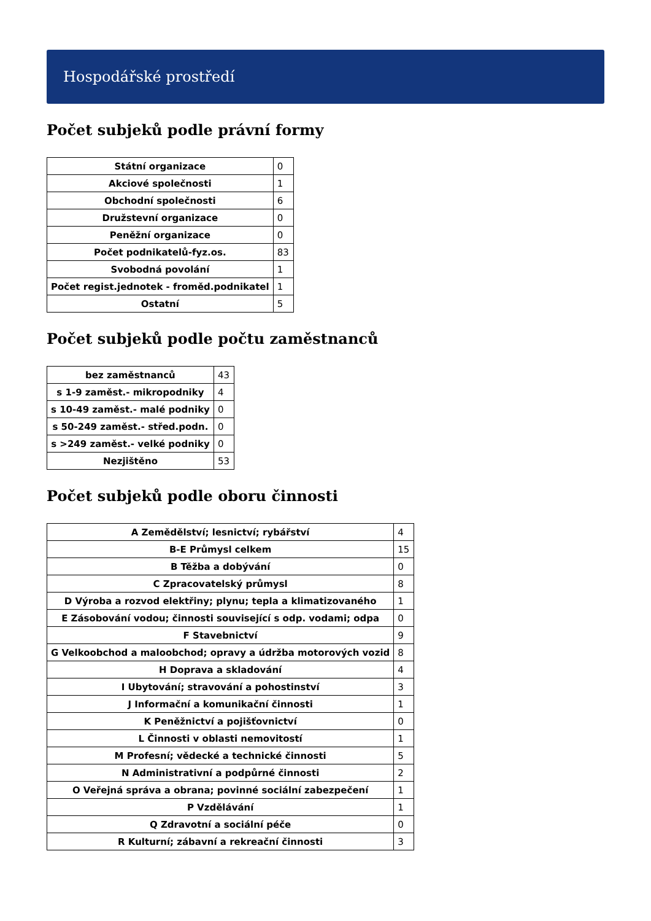Hospodářské prostředí
Počet subjeků podle právní formy
| Státní organizace | 0 |
| Akciové společnosti | 1 |
| Obchodní společnosti | 6 |
| Družstevní organizace | 0 |
| Peněžní organizace | 0 |
| Počet podnikatelů-fyz.os. | 83 |
| Svobodná povolání | 1 |
| Počet regist.jednotek - froměd.podnikatel | 1 |
| Ostatní | 5 |
Počet subjeků podle počtu zaměstnanců
| bez zaměstnanců | 43 |
| s 1-9 zaměst.- mikropodniky | 4 |
| s 10-49 zaměst.- malé podniky | 0 |
| s 50-249 zaměst.- střed.podn. | 0 |
| s >249 zaměst.- velké podniky | 0 |
| Nezjištěno | 53 |
Počet subjeků podle oboru činnosti
| A Zemědělství; lesnictví; rybářství | 4 |
| B-E Průmysl celkem | 15 |
| B Těžba a dobývání | 0 |
| C Zpracovatelský průmysl | 8 |
| D Výroba a rozvod elektřiny; plynu; tepla a klimatizovaného | 1 |
| E Zásobování vodou; činnosti související s odp. vodami; odpa | 0 |
| F Stavebnictví | 9 |
| G Velkoobchod a maloobchod; opravy a údržba motorových vozid | 8 |
| H Doprava a skladování | 4 |
| I Ubytování; stravování a pohostinství | 3 |
| J Informační a komunikační činnosti | 1 |
| K Peněžnictví a pojišťovnictví | 0 |
| L Činnosti v oblasti nemovitostí | 1 |
| M Profesní; vědecké a technické činnosti | 5 |
| N Administrativní a podpůrné činnosti | 2 |
| O Veřejná správa a obrana; povinné sociální zabezpečení | 1 |
| P Vzdělávání | 1 |
| Q Zdravotní a sociální péče | 0 |
| R Kulturní; zábavní a rekreační činnosti | 3 |